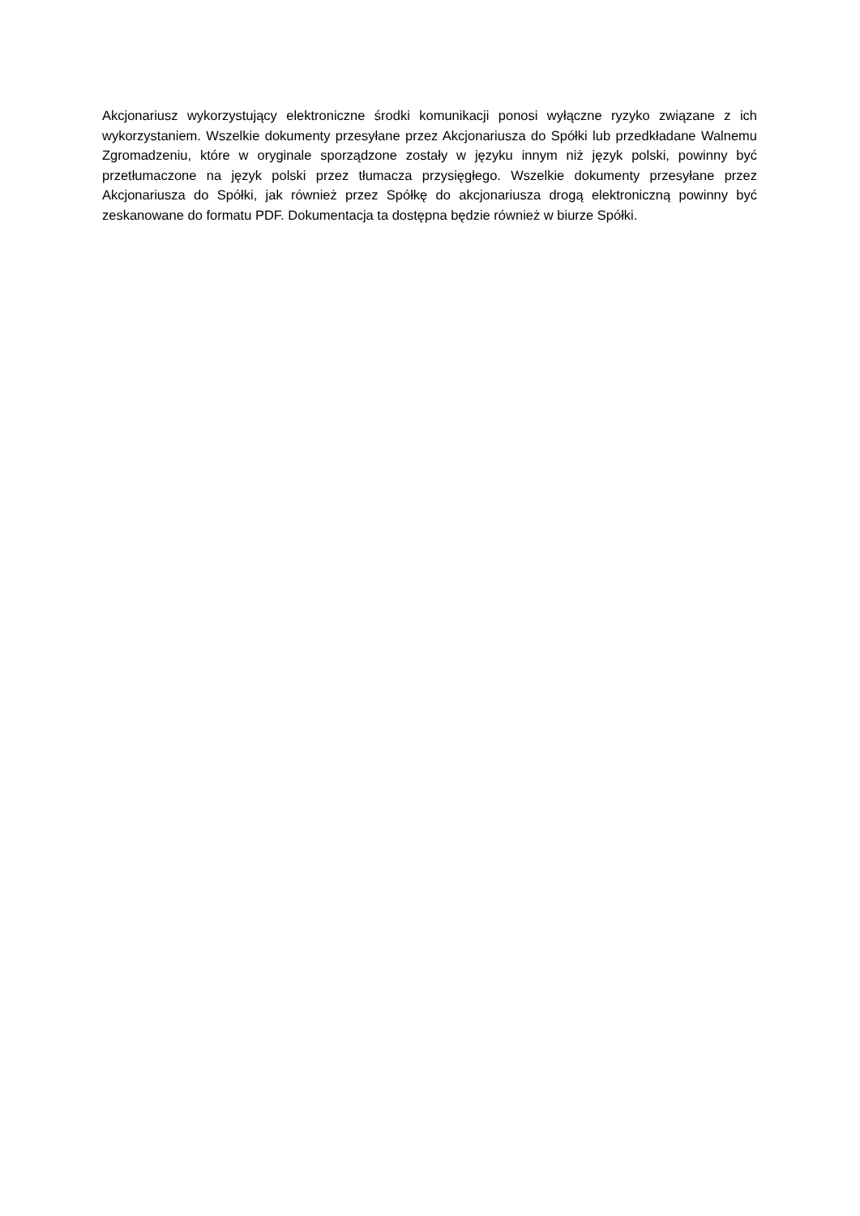Akcjonariusz wykorzystujący elektroniczne środki komunikacji ponosi wyłączne ryzyko związane z ich wykorzystaniem. Wszelkie dokumenty przesyłane przez Akcjonariusza do Spółki lub przedkładane Walnemu Zgromadzeniu, które w oryginale sporządzone zostały w języku innym niż język polski, powinny być przetłumaczone na język polski przez tłumacza przysięgłego. Wszelkie dokumenty przesyłane przez Akcjonariusza do Spółki, jak również przez Spółkę do akcjonariusza drogą elektroniczną powinny być zeskanowane do formatu PDF. Dokumentacja ta dostępna będzie również w biurze Spółki.